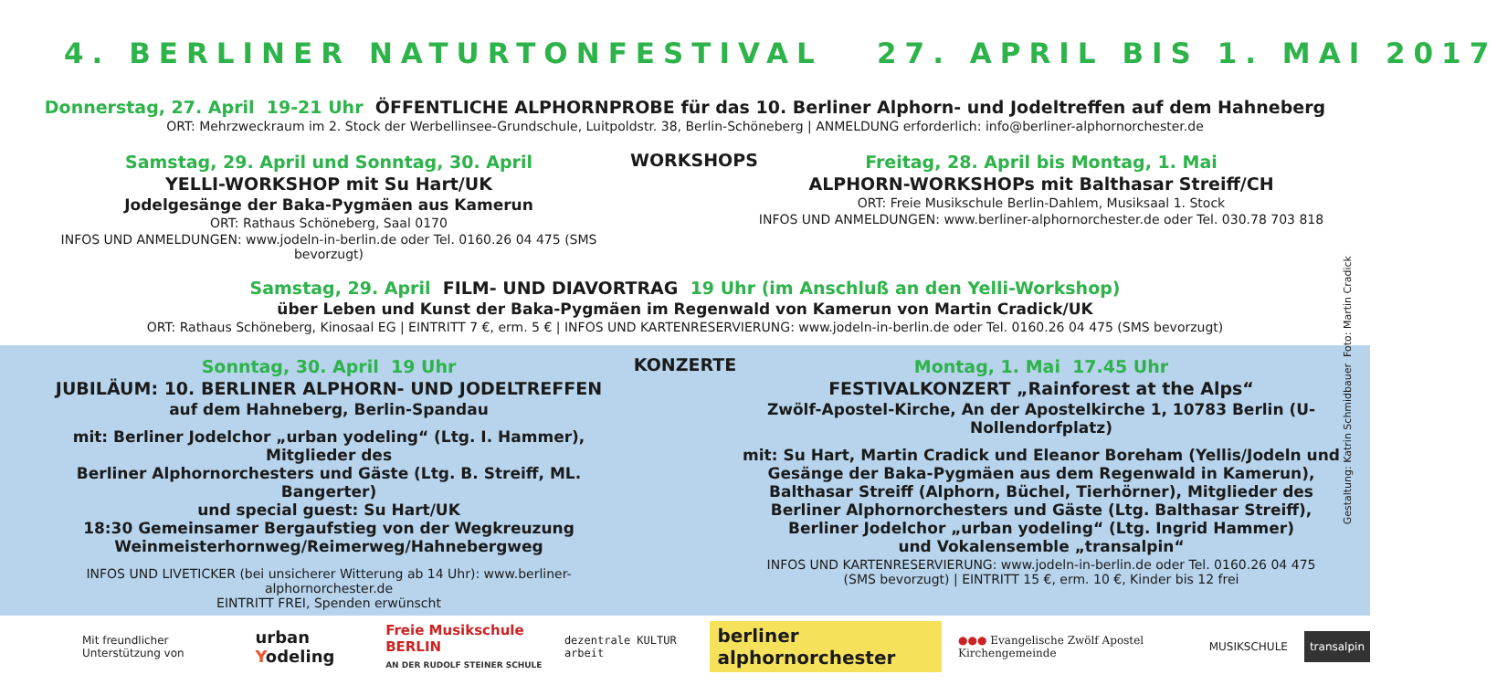4. BERLINER NATURTONFESTIVAL 27. APRIL BIS 1. MAI 2017
Donnerstag, 27. April 19-21 Uhr ÖFFENTLICHE ALPHORNPROBE für das 10. Berliner Alphorn- und Jodeltreffen auf dem Hahneberg
ORT: Mehrzweckraum im 2. Stock der Werbellinsee-Grundschule, Luitpoldstr. 38, Berlin-Schöneberg | ANMELDUNG erforderlich: info@berliner-alphornorchester.de
Samstag, 29. April und Sonntag, 30. April
YELLI-WORKSHOP mit Su Hart/UK
Jodelgesänge der Baka-Pygmäen aus Kamerun
ORT: Rathaus Schöneberg, Saal 0170
INFOS UND ANMELDUNGEN: www.jodeln-in-berlin.de oder Tel. 0160.26 04 475 (SMS bevorzugt)
WORKSHOPS Freitag, 28. April bis Montag, 1. Mai
ALPHORN-WORKSHOPs mit Balthasar Streiff/CH
ORT: Freie Musikschule Berlin-Dahlem, Musiksaal 1. Stock
INFOS UND ANMELDUNGEN: www.berliner-alphornorchester.de oder Tel. 030.78 703 818
Samstag, 29. April FILM- UND DIAVORTRAG 19 Uhr (im Anschluß an den Yelli-Workshop)
über Leben und Kunst der Baka-Pygmäen im Regenwald von Kamerun von Martin Cradick/UK
ORT: Rathaus Schöneberg, Kinosaal EG | EINTRITT 7 €, erm. 5 € | INFOS UND KARTENRESERVIERUNG: www.jodeln-in-berlin.de oder Tel. 0160.26 04 475 (SMS bevorzugt)
Sonntag, 30. April 19 Uhr
JUBILÄUM: 10. BERLINER ALPHORN- UND JODELTREFFEN
auf dem Hahneberg, Berlin-Spandau
mit: Berliner Jodelchor „urban yodeling“ (Ltg. I. Hammer), Mitglieder des
Berliner Alphornorchesters und Gäste (Ltg. B. Streiff, ML. Bangerter)
und special guest: Su Hart/UK
18:30 Gemeinsamer Bergaufstieg von der Wegkreuzung
Weinmeisterhornweg/Reimerweg/Hahnebergweg
INFOS UND LIVETICKER (bei unsicherer Witterung ab 14 Uhr): www.berliner-alphornorchester.de
EINTRITT FREI, Spenden erwünscht
KONZERTE Montag, 1. Mai 17.45 Uhr
FESTIVALKONZERT „Rainforest at the Alps“
Zwölf-Apostel-Kirche, An der Apostelkirche 1, 10783 Berlin (U-Nollendorfplatz)
mit: Su Hart, Martin Cradick und Eleanor Boreham (Yellis/Jodeln und
Gesänge der Baka-Pygmäen aus dem Regenwald in Kamerun),
Balthasar Streiff (Alphorn, Büchel, Tierhörner), Mitglieder des
Berliner Alphornorchesters und Gäste (Ltg. Balthasar Streiff),
Berliner Jodelchor „urban yodeling“ (Ltg. Ingrid Hammer)
und Vokalensemble „transalpin“
INFOS UND KARTENRESERVIERUNG: www.jodeln-in-berlin.de oder Tel. 0160.26 04 475
(SMS bevorzugt) | EINTRITT 15 €, erm. 10 €, Kinder bis 12 frei
Mit freundlicher Unterstützung von urban Yodeling Freie Musikschule BERLIN
AN DER RUDOLF STEINER SCHULE dezentrale KULTUR arbeit berliner alphornorchester ●●● Evangelische Zwölf Apostel Kirchengemeinde MUSIKSCHULE transalpin
Gestaltung: Katrin Schmidbauer Foto: Martin Cradick